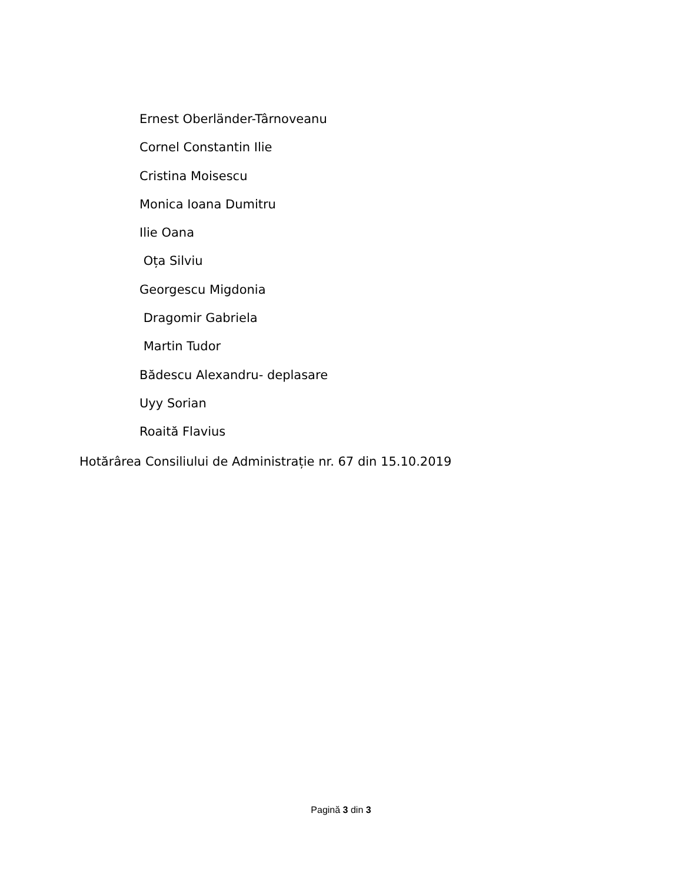Ernest Oberländer-Târnoveanu
Cornel Constantin Ilie
Cristina Moisescu
Monica Ioana Dumitru
Ilie Oana
Oța Silviu
Georgescu Migdonia
Dragomir Gabriela
Martin Tudor
Bădescu Alexandru- deplasare
Uyy Sorian
Roaită Flavius
Hotărârea Consiliului de Administrație nr. 67 din 15.10.2019
Pagină 3 din 3